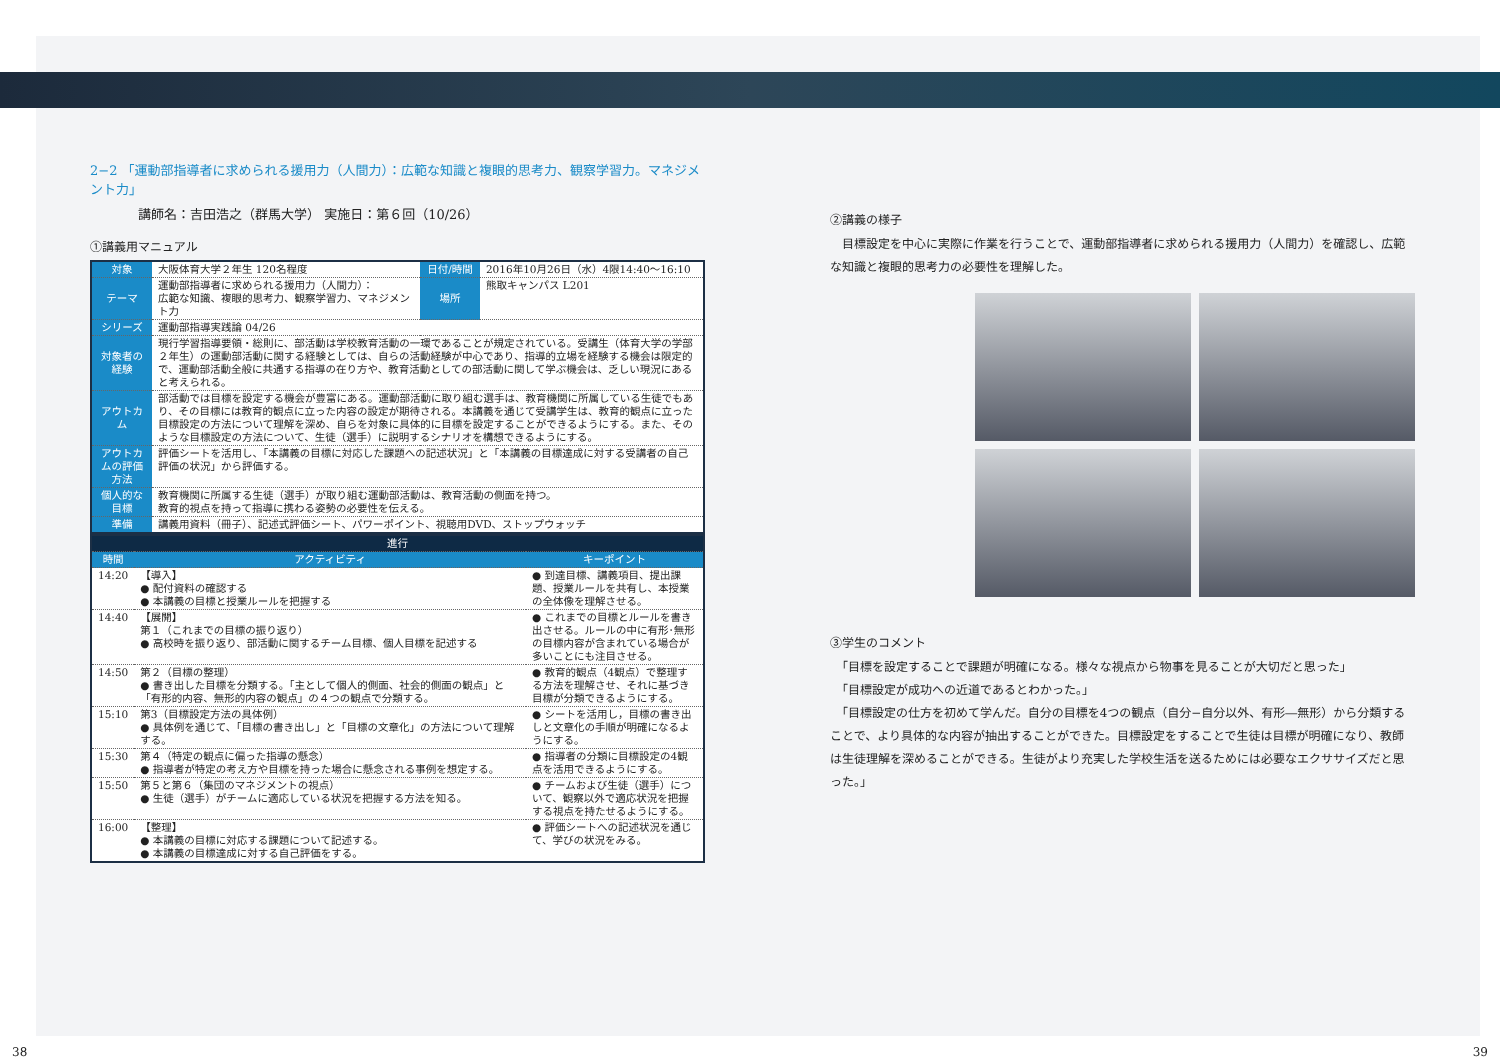2−2 「運動部指導者に求められる援用力（人間力）：広範な知識と複眼的思考力、観察学習力。マネジメント力」
講師名：吉田浩之（群馬大学） 実施日：第６回（10/26）
①講義用マニュアル
| 対象 | 大阪体育大学２年生 120名程度 | 日付/時間 | 2016年10月26日（水）4限14:40〜16:10 |
| テーマ | 運動部指導者に求められる援用力（人間力）： 広範な知識、複眼的思考力、観察学習力、マネジメント力 | 場所 | 熊取キャンパス L201 |
| シリーズ | 運動部指導実践論 04/26 | | |
| 対象者の経験 | 現行学習指導要領・総則に、部活動は学校教育活動の一環であることが規定されている。受講生（体育大学の学部２年生）の運動部活動に関する経験としては、自らの活動経験が中心であり、指導的立場を経験する機会は限定的で、運動部活動全般に共通する指導の在り方や、教育活動としての部活動に関して学ぶ機会は、乏しい現況にあると考えられる。 | | |
| アウトカム | 部活動では目標を設定する機会が豊富にある。運動部活動に取り組む選手は、教育機関に所属している生徒でもあり、その目標には教育的観点に立った内容の設定が期待される。本講義を通じて受講学生は、教育的観点に立った目標設定の方法について理解を深め、自らを対象に具体的に目標を設定することができるようにする。また、そのような目標設定の方法について、生徒（選手）に説明するシナリオを構想できるようにする。 | | |
| アウトカムの評価方法 | 評価シートを活用し、「本講義の目標に対応した課題への記述状況」と「本講義の目標達成に対する受講者の自己評価の状況」から評価する。 | | |
| 個人的な目標 | 教育機関に所属する生徒（選手）が取り組む運動部活動は、教育活動の側面を持つ。 教育的視点を持って指導に携わる姿勢の必要性を伝える。 | | |
| 準備 | 講義用資料（冊子）、記述式評価シート、パワーポイント、視聴用DVD、ストップウォッチ | | |
| 進行 | | |
| --- | --- | --- |
| 時間 | アクティビティ | キーポイント |
| 14:20 | 【導入】 ● 配付資料の確認する ● 本講義の目標と授業ルールを把握する | ● 到達目標、講義項目、提出課題、授業ルールを共有し、本授業の全体像を理解させる。 |
| 14:40 | 【展開】 第１（これまでの目標の振り返り） ● 高校時を振り返り、部活動に関するチーム目標、個人目標を記述する | ● これまでの目標とルールを書き出させる。ルールの中に有形･無形の目標内容が含まれている場合が多いことにも注目させる。 |
| 14:50 | 第２（目標の整理） ● 書き出した目標を分類する。「主として個人的側面、社会的側面の観点」と「有形的内容、無形的内容の観点」の４つの観点で分類する。 | ● 教育的観点（4観点）で整理する方法を理解させ、それに基づき目標が分類できるようにする。 |
| 15:10 | 第3（目標設定方法の具体例） ● 具体例を通じて、「目標の書き出し」と「目標の文章化」の方法について理解する。 | ● シートを活用し，目標の書き出しと文章化の手順が明確になるようにする。 |
| 15:30 | 第４（特定の観点に偏った指導の懸念） ● 指導者が特定の考え方や目標を持った場合に懸念される事例を想定する。 | ● 指導者の分類に目標設定の4観点を活用できるようにする。 |
| 15:50 | 第５と第６（集団のマネジメントの視点） ● 生徒（選手）がチームに適応している状況を把握する方法を知る。 | ● チームおよび生徒（選手）について、観察以外で適応状況を把握する視点を持たせるようにする。 |
| 16:00 | 【整理】 ● 本講義の目標に対応する課題について記述する。 ● 本講義の目標達成に対する自己評価をする。 | ● 評価シートへの記述状況を通じて、学びの状況をみる。 |
②講義の様子
　目標設定を中心に実際に作業を行うことで、運動部指導者に求められる援用力（人間力）を確認し、広範な知識と複眼的思考力の必要性を理解した。
③学生のコメント
　「目標を設定することで課題が明確になる。様々な視点から物事を見ることが大切だと思った」
　「目標設定が成功への近道であるとわかった。」
　「目標設定の仕方を初めて学んだ。自分の目標を4つの観点（自分−自分以外、有形―無形）から分類することで、より具体的な内容が抽出することができた。目標設定をすることで生徒は目標が明確になり、教師は生徒理解を深めることができる。生徒がより充実した学校生活を送るためには必要なエクササイズだと思った。」
38 39